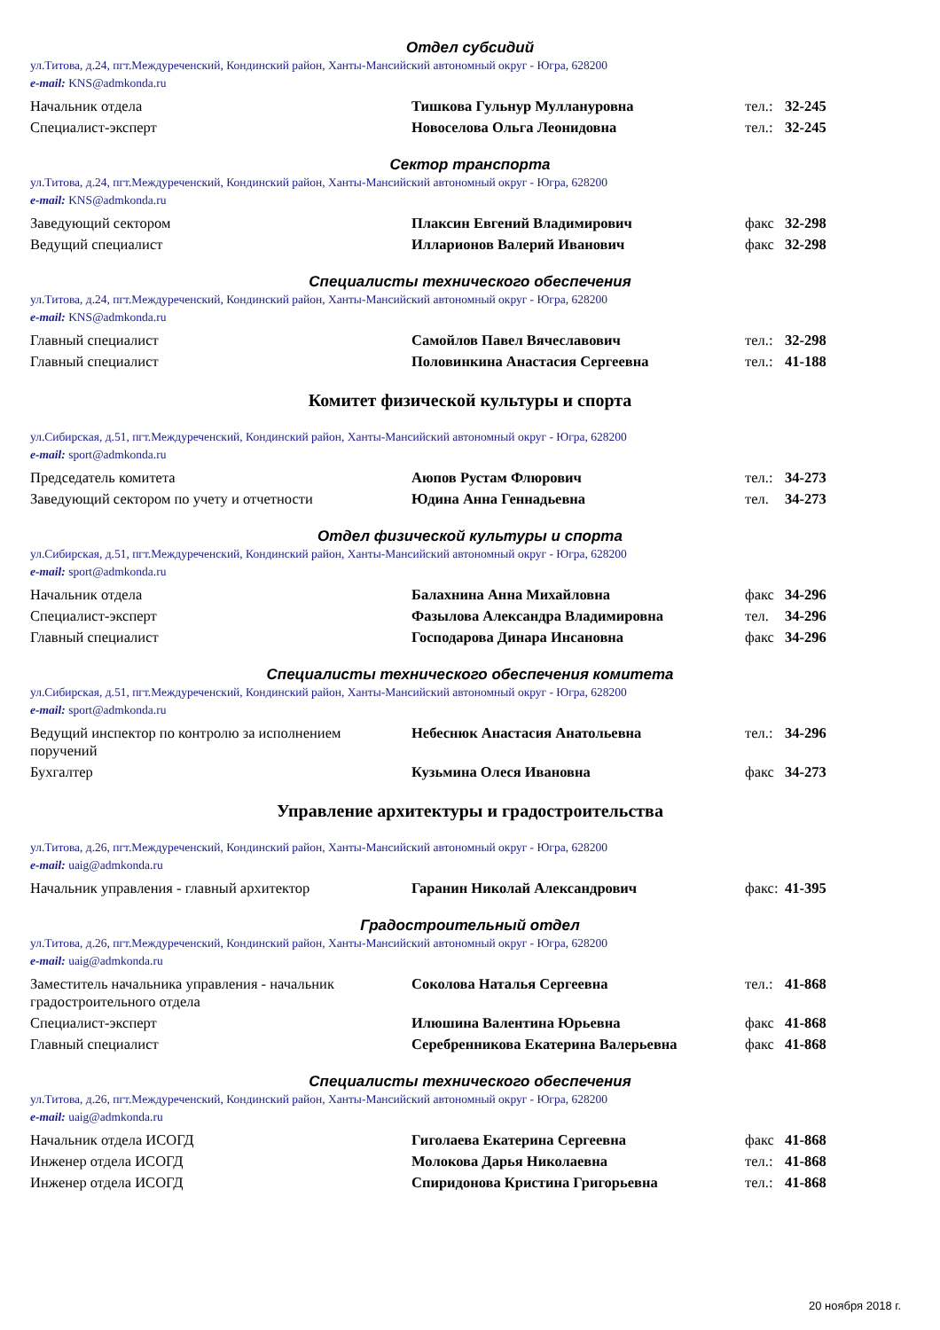Отдел субсидий
ул.Титова, д.24, пгт.Междуреченский, Кондинский район, Ханты-Мансийский автономный округ - Югра, 628200
e-mail: KNS@admkonda.ru
| Начальник отдела | Тишкова Гульнур Муллануровна | тел.: | 32-245 |
| Специалист-эксперт | Новоселова Ольга Леонидовна | тел.: | 32-245 |
Сектор транспорта
ул.Титова, д.24, пгт.Междуреченский, Кондинский район, Ханты-Мансийский автономный округ - Югра, 628200
e-mail: KNS@admkonda.ru
| Заведующий сектором | Плаксин Евгений Владимирович | факс | 32-298 |
| Ведущий специалист | Илларионов Валерий Иванович | факс | 32-298 |
Специалисты технического обеспечения
ул.Титова, д.24, пгт.Междуреченский, Кондинский район, Ханты-Мансийский автономный округ - Югра, 628200
e-mail: KNS@admkonda.ru
| Главный специалист | Самойлов Павел Вячеславович | тел.: | 32-298 |
| Главный специалист | Половинкина Анастасия Сергеевна | тел.: | 41-188 |
Комитет физической культуры и спорта
ул.Сибирская, д.51, пгт.Междуреченский, Кондинский район, Ханты-Мансийский автономный округ - Югра, 628200
e-mail: sport@admkonda.ru
| Председатель комитета | Аюпов Рустам Флюрович | тел.: | 34-273 |
| Заведующий сектором по учету и отчетности | Юдина Анна Геннадьевна | тел. | 34-273 |
Отдел физической культуры и спорта
ул.Сибирская, д.51, пгт.Междуреченский, Кондинский район, Ханты-Мансийский автономный округ - Югра, 628200
e-mail: sport@admkonda.ru
| Начальник отдела | Балахнина Анна Михайловна | факс | 34-296 |
| Специалист-эксперт | Фазылова Александра Владимировна | тел. | 34-296 |
| Главный специалист | Господарова Динара Инсановна | факс | 34-296 |
Специалисты технического обеспечения комитета
ул.Сибирская, д.51, пгт.Междуреченский, Кондинский район, Ханты-Мансийский автономный округ - Югра, 628200
e-mail: sport@admkonda.ru
| Ведущий инспектор по контролю за исполнением поручений | Небеснюк Анастасия Анатольевна | тел.: | 34-296 |
| Бухгалтер | Кузьмина Олеся Ивановна | факс | 34-273 |
Управление архитектуры и градостроительства
ул.Титова, д.26, пгт.Междуреченский, Кондинский район, Ханты-Мансийский автономный округ - Югра, 628200
e-mail: uaig@admkonda.ru
| Начальник управления - главный архитектор | Гаранин Николай Александрович | факс: | 41-395 |
Градостроительный отдел
ул.Титова, д.26, пгт.Междуреченский, Кондинский район, Ханты-Мансийский автономный округ - Югра, 628200
e-mail: uaig@admkonda.ru
| Заместитель начальника управления - начальник градостроительного отдела | Соколова Наталья Сергеевна | тел.: | 41-868 |
| Специалист-эксперт | Илюшина Валентина Юрьевна | факс | 41-868 |
| Главный специалист | Серебренникова Екатерина Валерьевна | факс | 41-868 |
Специалисты технического обеспечения
ул.Титова, д.26, пгт.Междуреченский, Кондинский район, Ханты-Мансийский автономный округ - Югра, 628200
e-mail: uaig@admkonda.ru
| Начальник отдела ИСОГД | Гиголаева Екатерина Сергеевна | факс | 41-868 |
| Инженер отдела ИСОГД | Молокова Дарья Николаевна | тел.: | 41-868 |
| Инженер отдела ИСОГД | Спиридонова Кристина Григорьевна | тел.: | 41-868 |
20 ноября 2018 г.